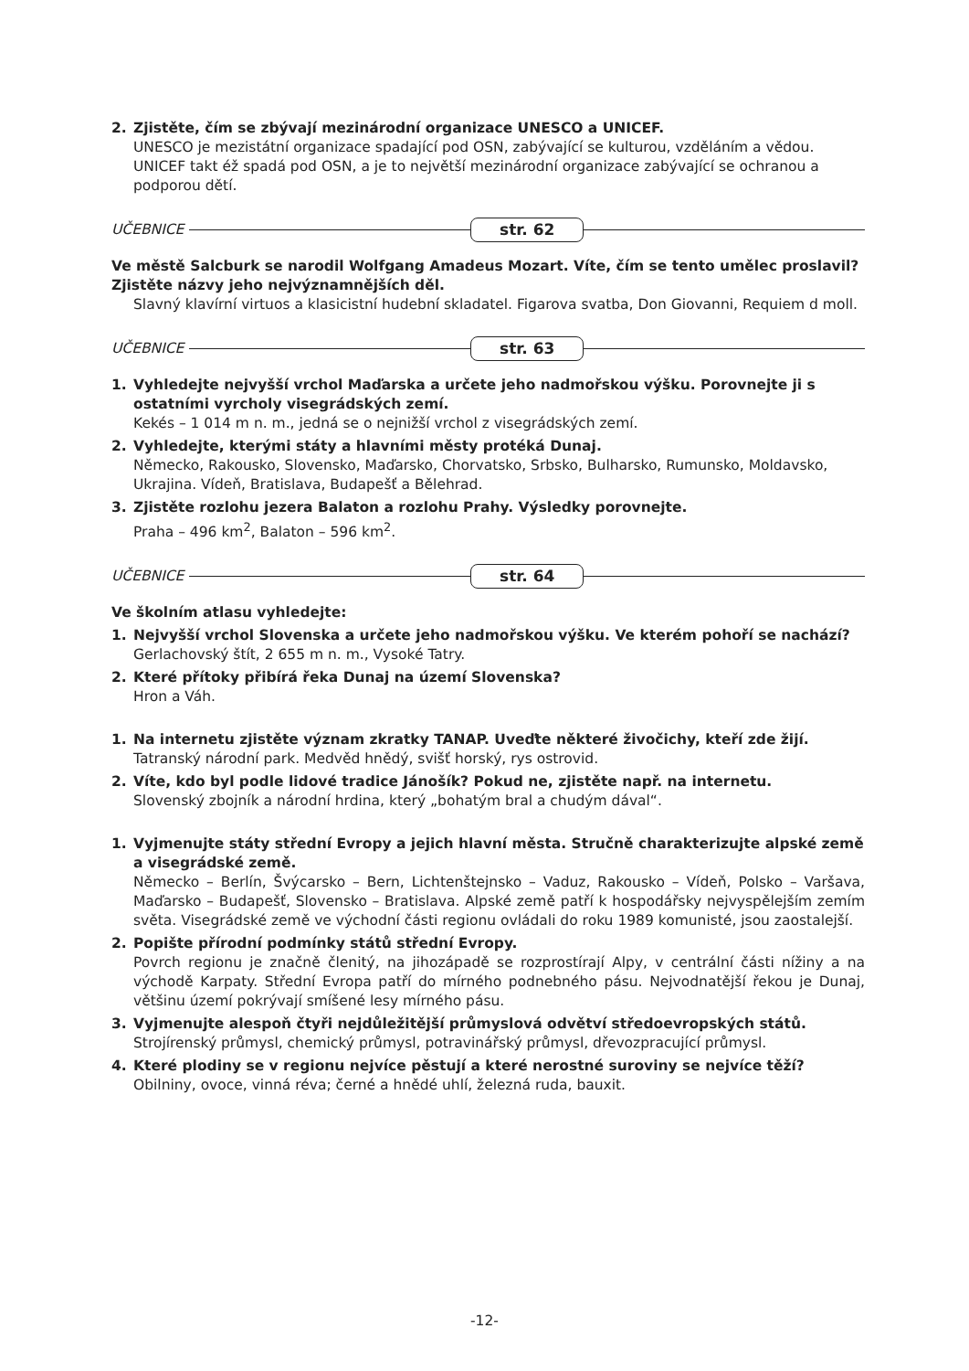2. Zjistěte, čím se zbývají mezinárodní organizace UNESCO a UNICEF.
UNESCO je mezistátní organizace spadající pod OSN, zabývající se kulturou, vzděláním a vědou. UNICEF takt éž spadá pod OSN, a je to největší mezinárodní organizace zabývající se ochranou a podporou dětí.
UČEBNICE str. 62
Ve městě Salcburk se narodil Wolfgang Amadeus Mozart. Víte, čím se tento umělec proslavil? Zjistěte názvy jeho nejvýznamnějších děl.
Slavný klavírní virtuos a klasicistní hudební skladatel. Figarova svatba, Don Giovanni, Requiem d moll.
UČEBNICE str. 63
1. Vyhledejte nejvyšší vrchol Maďarska a určete jeho nadmořskou výšku. Porovnejte ji s ostatními vyrcholy visegrádských zemí.
Kekés – 1 014 m n. m., jedná se o nejnižší vrchol z visegrádských zemí.
2. Vyhledejte, kterými státy a hlavními městy protéká Dunaj.
Německo, Rakousko, Slovensko, Maďarsko, Chorvatsko, Srbsko, Bulharsko, Rumunsko, Moldavsko, Ukrajina. Vídeň, Bratislava, Budapešť a Bělehrad.
3. Zjistěte rozlohu jezera Balaton a rozlohu Prahy. Výsledky porovnejte.
Praha – 496 km<sup>2</sup>, Balaton – 596 km<sup>2</sup>.
UČEBNICE str. 64
Ve školním atlasu vyhledejte:
1. Nejvyšší vrchol Slovenska a určete jeho nadmořskou výšku. Ve kterém pohoří se nachází?
Gerlachovský štít, 2 655 m n. m., Vysoké Tatry.
2. Které přítoky přibírá řeka Dunaj na území Slovenska?
Hron a Váh.
1. Na internetu zjistěte význam zkratky TANAP. Uveďte některé živočichy, kteří zde žijí.
Tatranský národní park. Medvěd hnědý, svišť horský, rys ostrovid.
2. Víte, kdo byl podle lidové tradice Jánošík? Pokud ne, zjistěte např. na internetu.
Slovenský zbojník a národní hrdina, který „bohatým bral a chudým dával“.
1. Vyjmenujte státy střední Evropy a jejich hlavní města. Stručně charakterizujte alpské země a visegrádské země.
Německo – Berlín, Švýcarsko – Bern, Lichtenštejnsko – Vaduz, Rakousko – Vídeň, Polsko – Varšava, Maďarsko – Budapešť, Slovensko – Bratislava. Alpské země patří k hospodářsky nejvyspělejším zemím světa. Visegrádské země ve východní části regionu ovládali do roku 1989 komunisté, jsou zaostalejší.
2. Popište přírodní podmínky států střední Evropy.
Povrch regionu je značně členitý, na jihozápadě se rozprostírají Alpy, v centrální části nížiny a na východě Karpaty. Střední Evropa patří do mírného podnebného pásu. Nejvodnatější řekou je Dunaj, většinu území pokrývají smíšené lesy mírného pásu.
3. Vyjmenujte alespoň čtyři nejdůležitější průmyslová odvětví středoevropských států.
Strojírenský průmysl, chemický průmysl, potravinářský průmysl, dřevozpracující průmysl.
4. Které plodiny se v regionu nejvíce pěstují a které nerostné suroviny se nejvíce těží?
Obilniny, ovoce, vinná réva; černé a hnědé uhlí, železná ruda, bauxit.
-12-